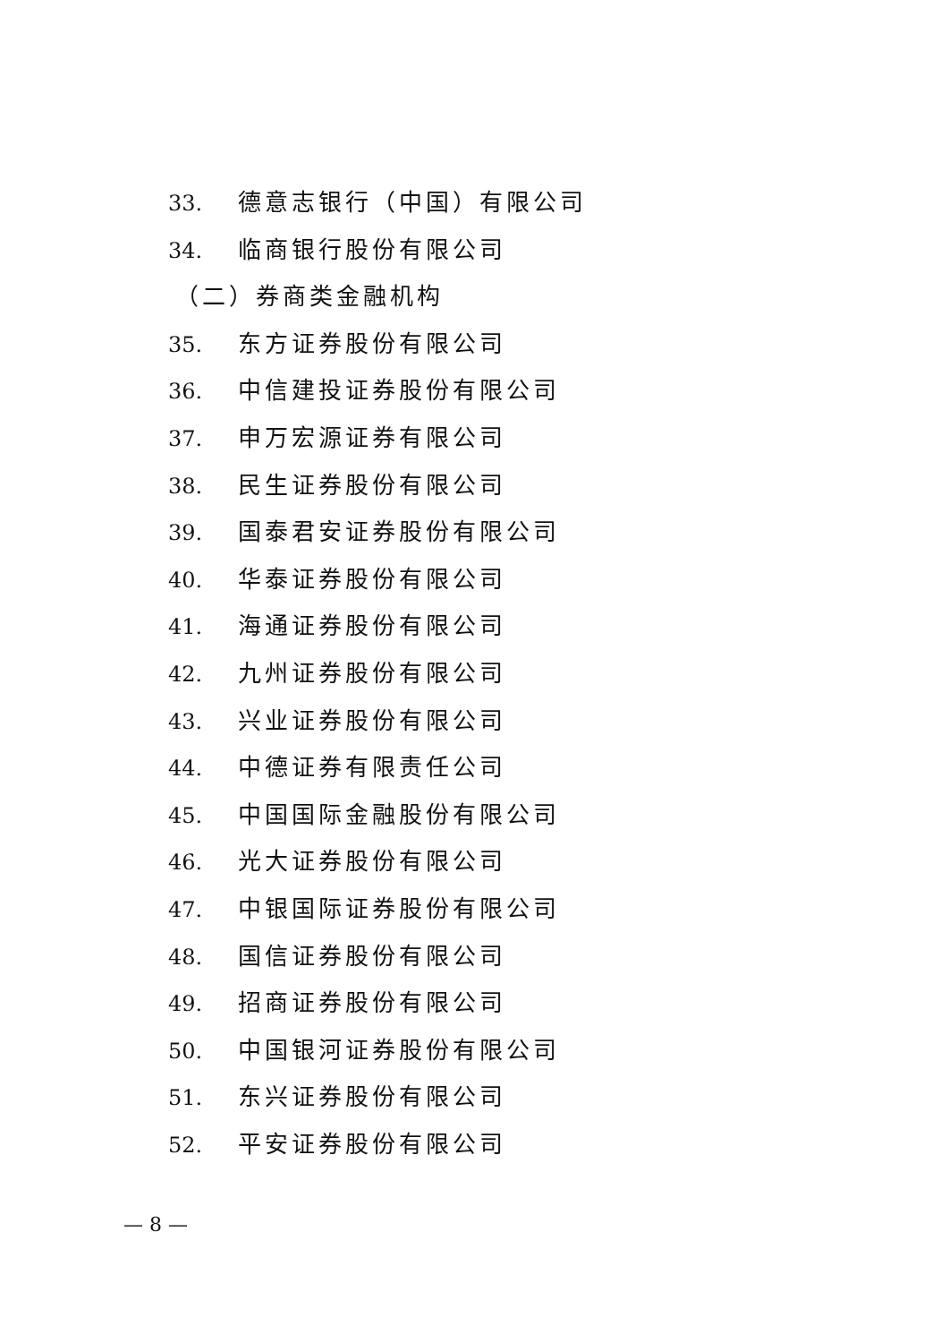33. 德意志银行（中国）有限公司
34. 临商银行股份有限公司
（二）券商类金融机构
35. 东方证券股份有限公司
36. 中信建投证券股份有限公司
37. 申万宏源证券有限公司
38. 民生证券股份有限公司
39. 国泰君安证券股份有限公司
40. 华泰证券股份有限公司
41. 海通证券股份有限公司
42. 九州证券股份有限公司
43. 兴业证券股份有限公司
44. 中德证券有限责任公司
45. 中国国际金融股份有限公司
46. 光大证券股份有限公司
47. 中银国际证券股份有限公司
48. 国信证券股份有限公司
49. 招商证券股份有限公司
50. 中国银河证券股份有限公司
51. 东兴证券股份有限公司
52. 平安证券股份有限公司
— 8 —